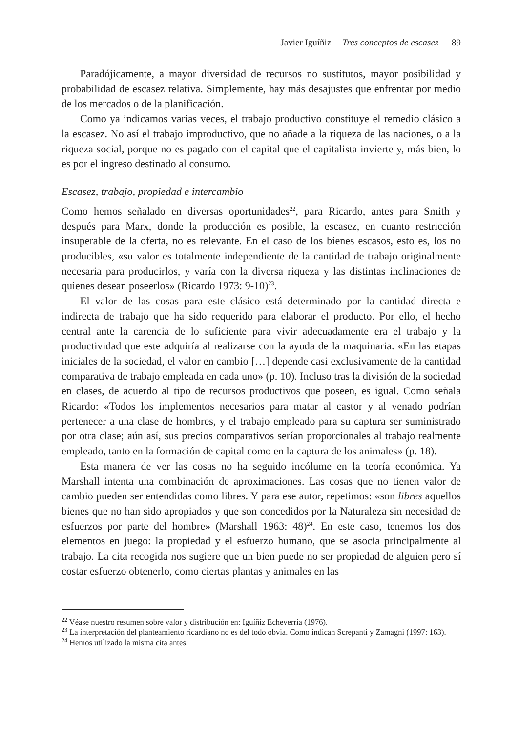Javier Iguíñiz Tres conceptos de escasez 89
Paradójicamente, a mayor diversidad de recursos no sustitutos, mayor posibilidad y probabilidad de escasez relativa. Simplemente, hay más desajustes que enfrentar por medio de los mercados o de la planificación.
Como ya indicamos varias veces, el trabajo productivo constituye el remedio clásico a la escasez. No así el trabajo improductivo, que no añade a la riqueza de las naciones, o a la riqueza social, porque no es pagado con el capital que el capitalista invierte y, más bien, lo es por el ingreso destinado al consumo.
Escasez, trabajo, propiedad e intercambio
Como hemos señalado en diversas oportunidades<sup>22</sup>, para Ricardo, antes para Smith y después para Marx, donde la producción es posible, la escasez, en cuanto restricción insuperable de la oferta, no es relevante. En el caso de los bienes escasos, esto es, los no producibles, «su valor es totalmente independiente de la cantidad de trabajo originalmente necesaria para producirlos, y varía con la diversa riqueza y las distintas inclinaciones de quienes desean poseerlos» (Ricardo 1973: 9-10)<sup>23</sup>.
El valor de las cosas para este clásico está determinado por la cantidad directa e indirecta de trabajo que ha sido requerido para elaborar el producto. Por ello, el hecho central ante la carencia de lo suficiente para vivir adecuadamente era el trabajo y la productividad que este adquiría al realizarse con la ayuda de la maquinaria. «En las etapas iniciales de la sociedad, el valor en cambio […] depende casi exclusivamente de la cantidad comparativa de trabajo empleada en cada uno» (p. 10). Incluso tras la división de la sociedad en clases, de acuerdo al tipo de recursos productivos que poseen, es igual. Como señala Ricardo: «Todos los implementos necesarios para matar al castor y al venado podrían pertenecer a una clase de hombres, y el trabajo empleado para su captura ser suministrado por otra clase; aún así, sus precios comparativos serían proporcionales al trabajo realmente empleado, tanto en la formación de capital como en la captura de los animales» (p. 18).
Esta manera de ver las cosas no ha seguido incólume en la teoría económica. Ya Marshall intenta una combinación de aproximaciones. Las cosas que no tienen valor de cambio pueden ser entendidas como libres. Y para ese autor, repetimos: «son libres aquellos bienes que no han sido apropiados y que son concedidos por la Naturaleza sin necesidad de esfuerzos por parte del hombre» (Marshall 1963: 48)<sup>24</sup>. En este caso, tenemos los dos elementos en juego: la propiedad y el esfuerzo humano, que se asocia principalmente al trabajo. La cita recogida nos sugiere que un bien puede no ser propiedad de alguien pero sí costar esfuerzo obtenerlo, como ciertas plantas y animales en las
<sup>22</sup> Véase nuestro resumen sobre valor y distribución en: Iguíñiz Echeverría (1976).
<sup>23</sup> La interpretación del planteamiento ricardiano no es del todo obvia. Como indican Screpanti y Zamagni (1997: 163).
<sup>24</sup> Hemos utilizado la misma cita antes.